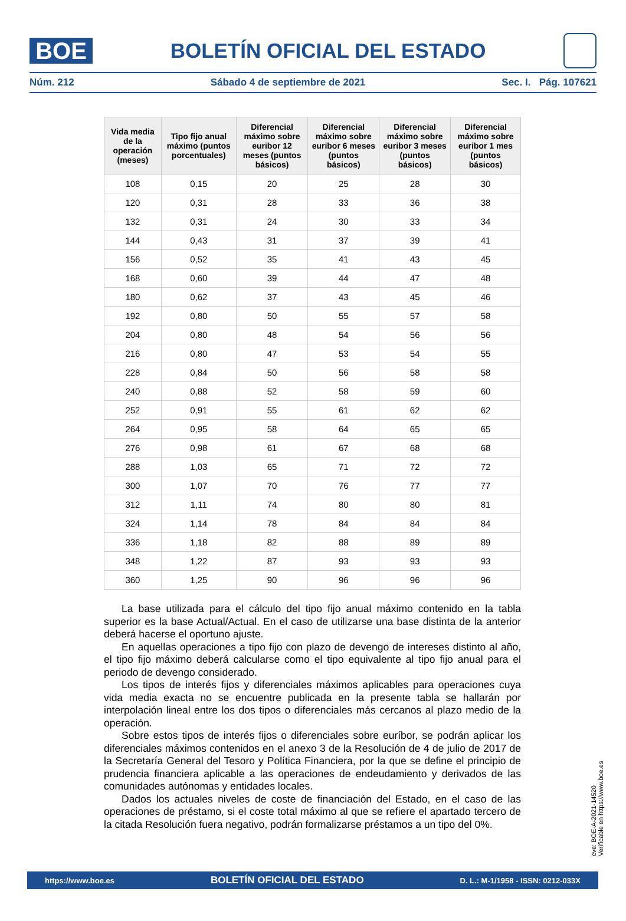BOE
BOLETÍN OFICIAL DEL ESTADO
Núm. 212 Sábado 4 de septiembre de 2021 Sec. I. Pág. 107621
| Vida media de la operación (meses) | Tipo fijo anual máximo (puntos porcentuales) | Diferencial máximo sobre euribor 12 meses (puntos básicos) | Diferencial máximo sobre euribor 6 meses (puntos básicos) | Diferencial máximo sobre euribor 3 meses (puntos básicos) | Diferencial máximo sobre euribor 1 mes (puntos básicos) |
| --- | --- | --- | --- | --- | --- |
| 108 | 0,15 | 20 | 25 | 28 | 30 |
| 120 | 0,31 | 28 | 33 | 36 | 38 |
| 132 | 0,31 | 24 | 30 | 33 | 34 |
| 144 | 0,43 | 31 | 37 | 39 | 41 |
| 156 | 0,52 | 35 | 41 | 43 | 45 |
| 168 | 0,60 | 39 | 44 | 47 | 48 |
| 180 | 0,62 | 37 | 43 | 45 | 46 |
| 192 | 0,80 | 50 | 55 | 57 | 58 |
| 204 | 0,80 | 48 | 54 | 56 | 56 |
| 216 | 0,80 | 47 | 53 | 54 | 55 |
| 228 | 0,84 | 50 | 56 | 58 | 58 |
| 240 | 0,88 | 52 | 58 | 59 | 60 |
| 252 | 0,91 | 55 | 61 | 62 | 62 |
| 264 | 0,95 | 58 | 64 | 65 | 65 |
| 276 | 0,98 | 61 | 67 | 68 | 68 |
| 288 | 1,03 | 65 | 71 | 72 | 72 |
| 300 | 1,07 | 70 | 76 | 77 | 77 |
| 312 | 1,11 | 74 | 80 | 80 | 81 |
| 324 | 1,14 | 78 | 84 | 84 | 84 |
| 336 | 1,18 | 82 | 88 | 89 | 89 |
| 348 | 1,22 | 87 | 93 | 93 | 93 |
| 360 | 1,25 | 90 | 96 | 96 | 96 |
La base utilizada para el cálculo del tipo fijo anual máximo contenido en la tabla superior es la base Actual/Actual. En el caso de utilizarse una base distinta de la anterior deberá hacerse el oportuno ajuste.
En aquellas operaciones a tipo fijo con plazo de devengo de intereses distinto al año, el tipo fijo máximo deberá calcularse como el tipo equivalente al tipo fijo anual para el periodo de devengo considerado.
Los tipos de interés fijos y diferenciales máximos aplicables para operaciones cuya vida media exacta no se encuentre publicada en la presente tabla se hallarán por interpolación lineal entre los dos tipos o diferenciales más cercanos al plazo medio de la operación.
Sobre estos tipos de interés fijos o diferenciales sobre euríbor, se podrán aplicar los diferenciales máximos contenidos en el anexo 3 de la Resolución de 4 de julio de 2017 de la Secretaría General del Tesoro y Política Financiera, por la que se define el principio de prudencia financiera aplicable a las operaciones de endeudamiento y derivados de las comunidades autónomas y entidades locales.
Dados los actuales niveles de coste de financiación del Estado, en el caso de las operaciones de préstamo, si el coste total máximo al que se refiere el apartado tercero de la citada Resolución fuera negativo, podrán formalizarse préstamos a un tipo del 0%.
cve: BOE-A-2021-14520
Verificable en https://www.boe.es
https://www.boe.es BOLETÍN OFICIAL DEL ESTADO D. L.: M-1/1958 - ISSN: 0212-033X